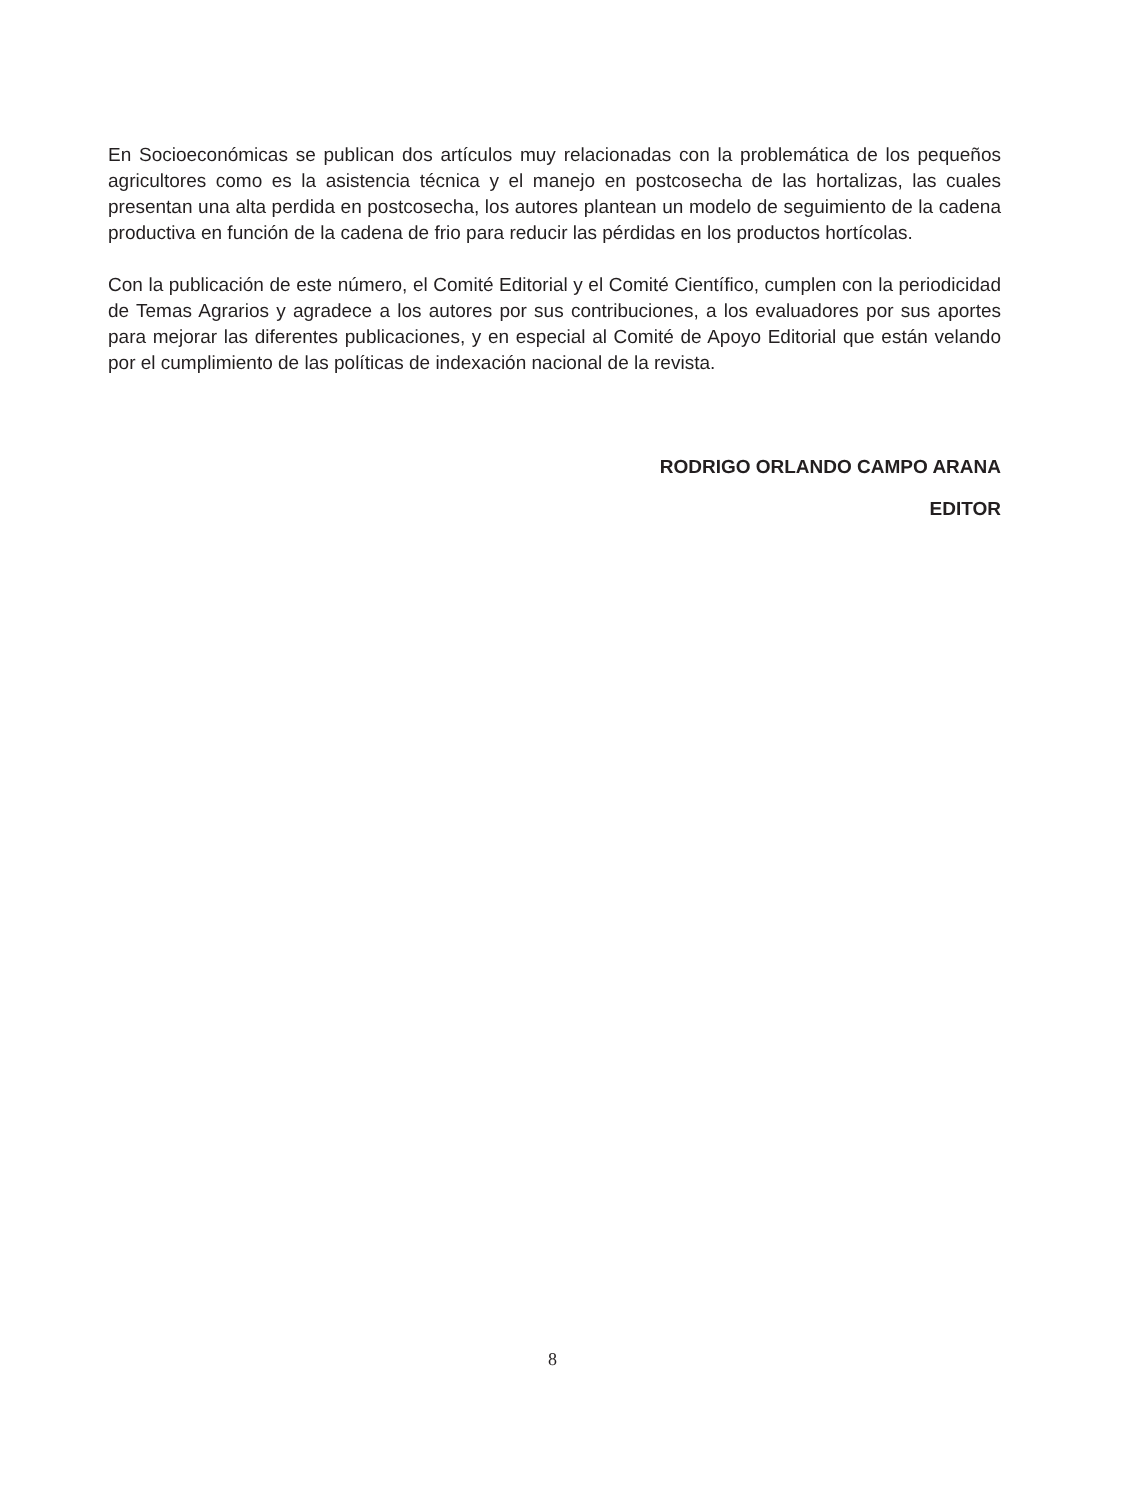En Socioeconómicas se publican dos artículos muy relacionadas con la problemática de los pequeños agricultores como es la asistencia técnica y el manejo en postcosecha de las hortalizas, las cuales presentan una alta perdida en postcosecha, los autores plantean un modelo de seguimiento de la cadena productiva en función de la cadena de frio para reducir las pérdidas en los productos hortícolas.
Con la publicación de este número, el Comité Editorial y el Comité Científico, cumplen con la periodicidad de Temas Agrarios y agradece a los autores por sus contribuciones, a los evaluadores por sus aportes para mejorar las diferentes publicaciones, y en especial al Comité de Apoyo Editorial que están velando por el cumplimiento de las políticas de indexación nacional de la revista.
RODRIGO ORLANDO CAMPO ARANA
EDITOR
8